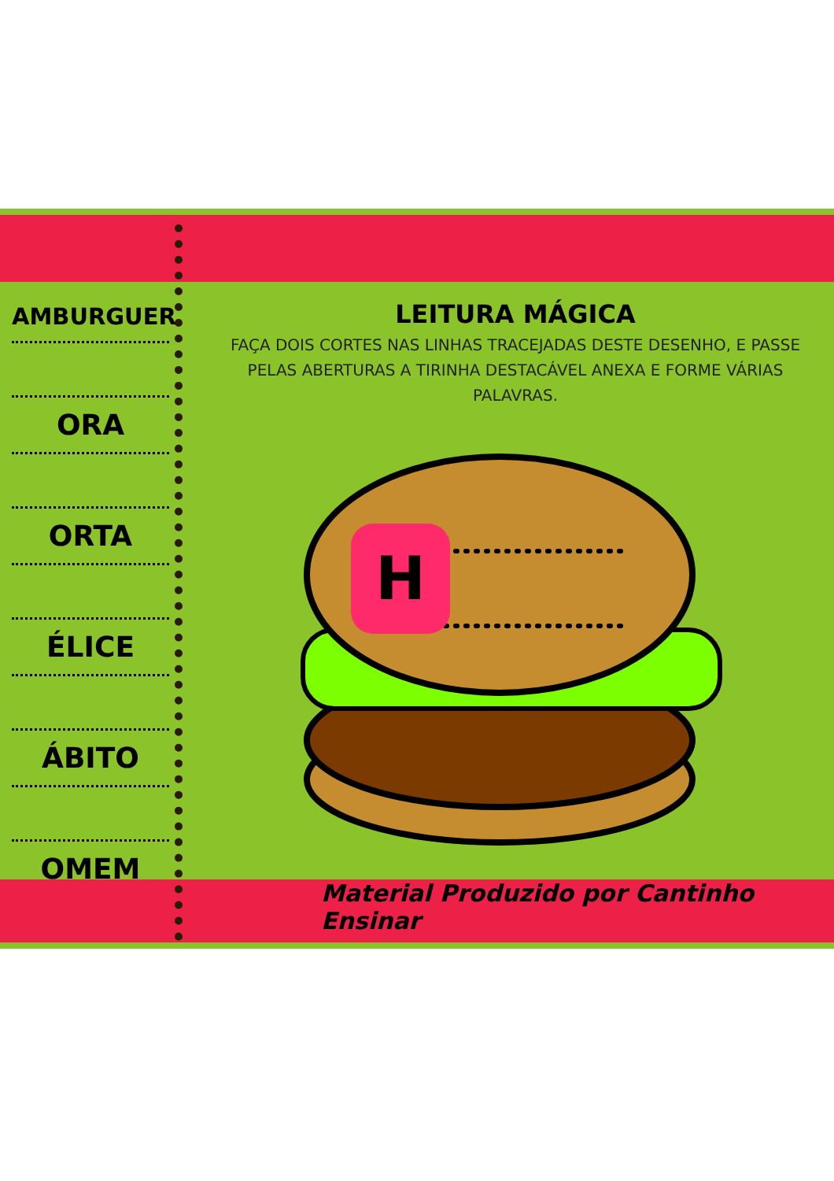AMBURGUER
ORA
ORTA
ÉLICE
ÁBITO
OMEM
LEITURA MÁGICA
FAÇA DOIS CORTES NAS LINHAS TRACEJADAS DESTE DESENHO, E PASSE PELAS ABERTURAS A TIRINHA DESTACÁVEL ANEXA E FORME VÁRIAS PALAVRAS.
H
Material Produzido por Cantinho Ensinar